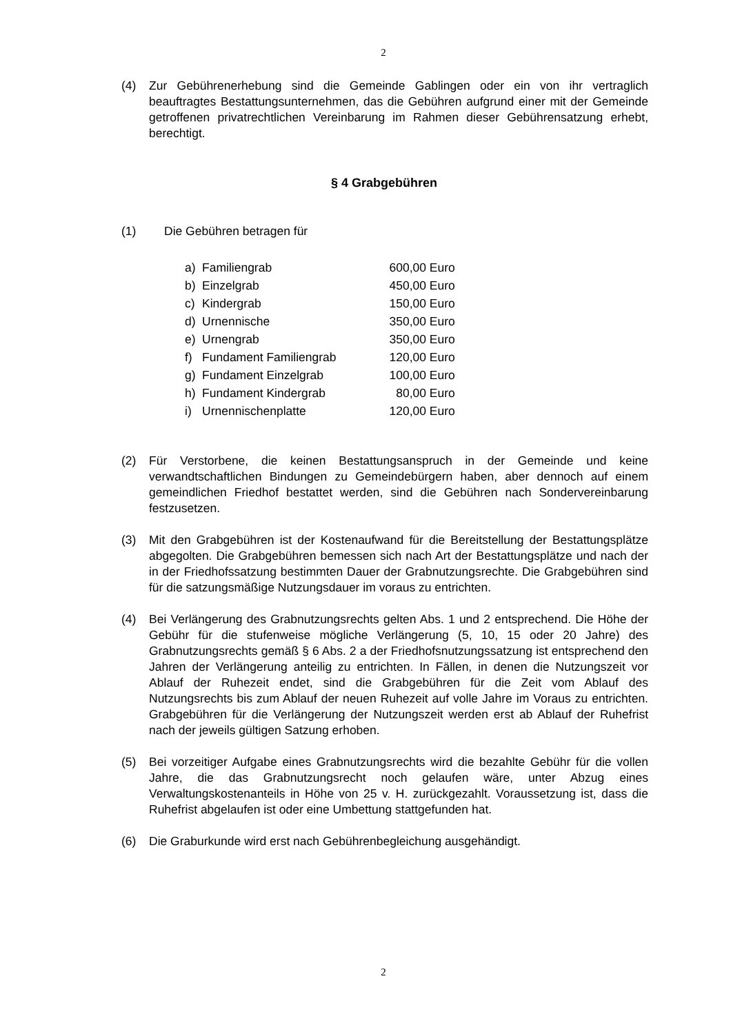2
(4) Zur Gebührenerhebung sind die Gemeinde Gablingen oder ein von ihr vertraglich beauftragtes Bestattungsunternehmen, das die Gebühren aufgrund einer mit der Gemeinde getroffenen privatrechtlichen Vereinbarung im Rahmen dieser Gebührensatzung erhebt, berechtigt.
§ 4 Grabgebühren
(1) Die Gebühren betragen für
| a) | Familiengrab | 600,00 | Euro |
| b) | Einzelgrab | 450,00 | Euro |
| c) | Kindergrab | 150,00 | Euro |
| d) | Urnennische | 350,00 | Euro |
| e) | Urnengrab | 350,00 | Euro |
| f) | Fundament Familiengrab | 120,00 | Euro |
| g) | Fundament Einzelgrab | 100,00 | Euro |
| h) | Fundament Kindergrab | 80,00 | Euro |
| i) | Urnennischenplatte | 120,00 | Euro |
(2) Für Verstorbene, die keinen Bestattungsanspruch in der Gemeinde und keine verwandtschaftlichen Bindungen zu Gemeindebürgern haben, aber dennoch auf einem gemeindlichen Friedhof bestattet werden, sind die Gebühren nach Sondervereinbarung festzusetzen.
(3) Mit den Grabgebühren ist der Kostenaufwand für die Bereitstellung der Bestattungsplätze abgegolten. Die Grabgebühren bemessen sich nach Art der Bestattungsplätze und nach der in der Friedhofssatzung bestimmten Dauer der Grabnutzungsrechte. Die Grabgebühren sind für die satzungsmäßige Nutzungsdauer im voraus zu entrichten.
(4) Bei Verlängerung des Grabnutzungsrechts gelten Abs. 1 und 2 entsprechend. Die Höhe der Gebühr für die stufenweise mögliche Verlängerung (5, 10, 15 oder 20 Jahre) des Grabnutzungsrechts gemäß § 6 Abs. 2 a der Friedhofsnutzungssatzung ist entsprechend den Jahren der Verlängerung anteilig zu entrichten. In Fällen, in denen die Nutzungszeit vor Ablauf der Ruhezeit endet, sind die Grabgebühren für die Zeit vom Ablauf des Nutzungsrechts bis zum Ablauf der neuen Ruhezeit auf volle Jahre im Voraus zu entrichten. Grabgebühren für die Verlängerung der Nutzungszeit werden erst ab Ablauf der Ruhefrist nach der jeweils gültigen Satzung erhoben.
(5) Bei vorzeitiger Aufgabe eines Grabnutzungsrechts wird die bezahlte Gebühr für die vollen Jahre, die das Grabnutzungsrecht noch gelaufen wäre, unter Abzug eines Verwaltungskostenanteils in Höhe von 25 v. H. zurückgezahlt. Voraussetzung ist, dass die Ruhefrist abgelaufen ist oder eine Umbettung stattgefunden hat.
(6) Die Graburkunde wird erst nach Gebührenbegleichung ausgehändigt.
2